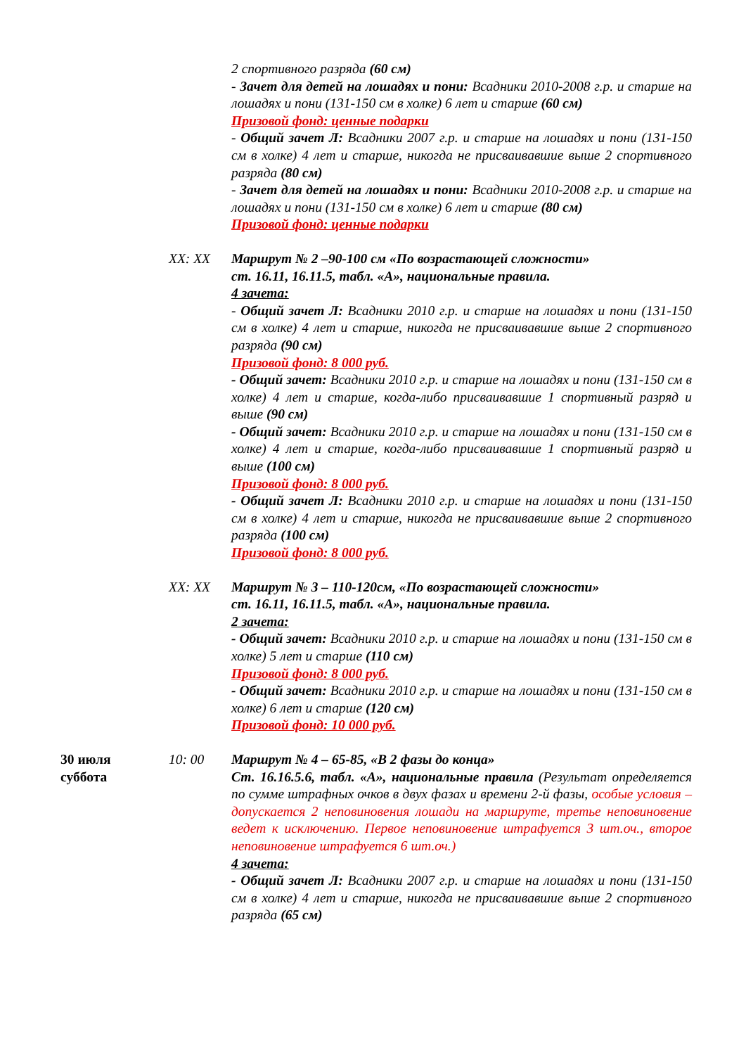2 спортивного разряда (60 см)
- Зачет для детей на лошадях и пони: Всадники 2010-2008 г.р. и старше на лошадях и пони (131-150 см в холке) 6 лет и старше (60 см)
Призовой фонд: ценные подарки
- Общий зачет Л: Всадники 2007 г.р. и старше на лошадях и пони (131-150 см в холке) 4 лет и старше, никогда не присваивавшие выше 2 спортивного разряда (80 см)
- Зачет для детей на лошадях и пони: Всадники 2010-2008 г.р. и старше на лошадях и пони (131-150 см в холке) 6 лет и старше (80 см)
Призовой фонд: ценные подарки
XX: XX Маршрут № 2 –90-100 см «По возрастающей сложности»
ст. 16.11, 16.11.5, табл. «А», национальные правила.
4 зачета:
- Общий зачет Л: Всадники 2010 г.р. и старше на лошадях и пони (131-150 см в холке) 4 лет и старше, никогда не присваивавшие выше 2 спортивного разряда (90 см)
Призовой фонд: 8 000 руб.
- Общий зачет: Всадники 2010 г.р. и старше на лошадях и пони (131-150 см в холке) 4 лет и старше, когда-либо присваивавшие 1 спортивный разряд и выше (90 см)
- Общий зачет: Всадники 2010 г.р. и старше на лошадях и пони (131-150 см в холке) 4 лет и старше, когда-либо присваивавшие 1 спортивный разряд и выше (100 см)
Призовой фонд: 8 000 руб.
- Общий зачет Л: Всадники 2010 г.р. и старше на лошадях и пони (131-150 см в холке) 4 лет и старше, никогда не присваивавшие выше 2 спортивного разряда (100 см)
Призовой фонд: 8 000 руб.
XX: XX Маршрут № 3 – 110-120см, «По возрастающей сложности»
ст. 16.11, 16.11.5, табл. «А», национальные правила.
2 зачета:
- Общий зачет: Всадники 2010 г.р. и старше на лошадях и пони (131-150 см в холке) 5 лет и старше (110 см)
Призовой фонд: 8 000 руб.
- Общий зачет: Всадники 2010 г.р. и старше на лошадях и пони (131-150 см в холке) 6 лет и старше (120 см)
Призовой фонд: 10 000 руб.
30 июля
суббота
10: 00 Маршрут № 4 – 65-85, «В 2 фазы до конца»
Ст. 16.16.5.6, табл. «А», национальные правила (Результат определяется по сумме штрафных очков в двух фазах и времени 2-й фазы, особые условия – допускается 2 неповиновения лошади на маршруте, третье неповиновение ведет к исключению. Первое неповиновение штрафуется 3 шт.оч., второе неповиновение штрафуется 6 шт.оч.)
4 зачета:
- Общий зачет Л: Всадники 2007 г.р. и старше на лошадях и пони (131-150 см в холке) 4 лет и старше, никогда не присваивавшие выше 2 спортивного разряда (65 см)